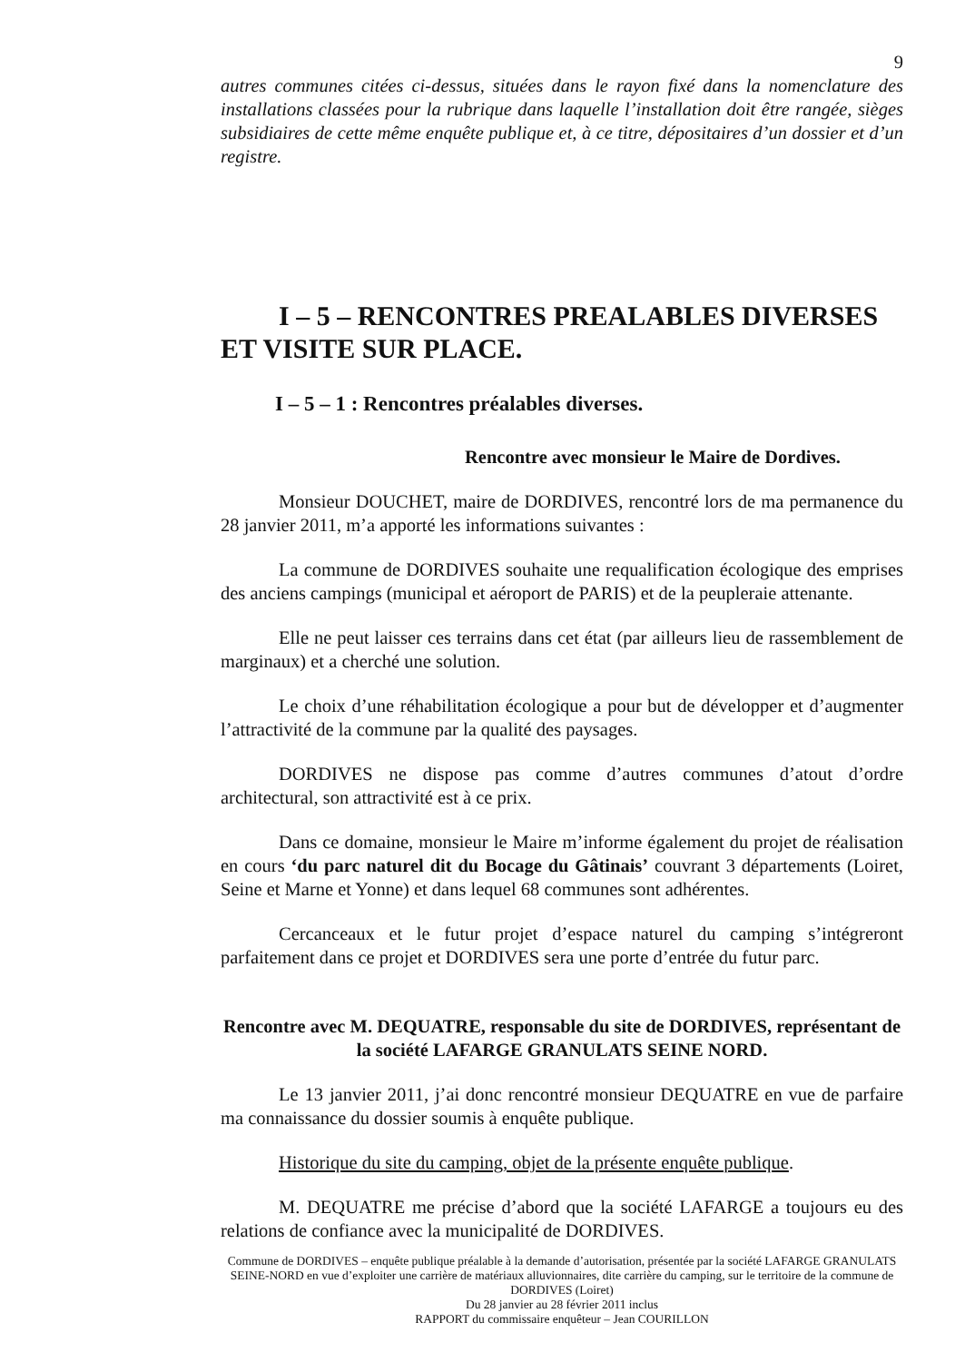9
autres communes citées ci-dessus, situées dans le rayon fixé dans la nomenclature des installations classées pour la rubrique dans laquelle l’installation doit être rangée, sièges subsidiaires de cette même enquête publique et, à ce titre, dépositaires d’un dossier et d’un registre.
I – 5 – RENCONTRES PREALABLES DIVERSES ET VISITE SUR PLACE.
I – 5 – 1 : Rencontres préalables diverses.
Rencontre avec monsieur le Maire de Dordives.
Monsieur DOUCHET, maire de DORDIVES, rencontré lors de ma permanence du 28 janvier 2011, m’a apporté les informations suivantes :
La commune de DORDIVES souhaite une requalification écologique des emprises des anciens campings (municipal et aéroport de PARIS) et de la peupleraie attenante.
Elle ne peut laisser ces terrains dans cet état (par ailleurs lieu de rassemblement de marginaux) et a cherché une solution.
Le choix d’une réhabilitation écologique a pour but de développer et d’augmenter l’attractivité de la commune par la qualité des paysages.
DORDIVES ne dispose pas comme d’autres communes d’atout d’ordre architectural, son attractivité est à ce prix.
Dans ce domaine, monsieur le Maire m’informe également du projet de réalisation en cours ‘du parc naturel dit du Bocage du Gâtinais’ couvrant 3 départements (Loiret, Seine et Marne et Yonne) et dans lequel 68 communes sont adhérentes.
Cercanceaux et le futur projet d’espace naturel du camping s’intégreront parfaitement dans ce projet et DORDIVES sera une porte d’entrée du futur parc.
Rencontre avec M. DEQUATRE, responsable du site de DORDIVES, représentant de la société LAFARGE GRANULATS SEINE NORD.
Le 13 janvier 2011, j’ai donc rencontré monsieur DEQUATRE en vue de parfaire ma connaissance du dossier soumis à enquête publique.
Historique du site du camping, objet de la présente enquête publique.
M. DEQUATRE me précise d’abord que la société LAFARGE a toujours eu des relations de confiance avec la municipalité de DORDIVES.
Commune de DORDIVES – enquête publique préalable à la demande d’autorisation, présentée par la société LAFARGE GRANULATS SEINE-NORD en vue d’exploiter une carrière de matériaux alluvionnaires, dite carrière du camping, sur le territoire de la commune de DORDIVES (Loiret)
Du 28 janvier au 28 février 2011 inclus
RAPPORT du commissaire enquêteur – Jean COURILLON